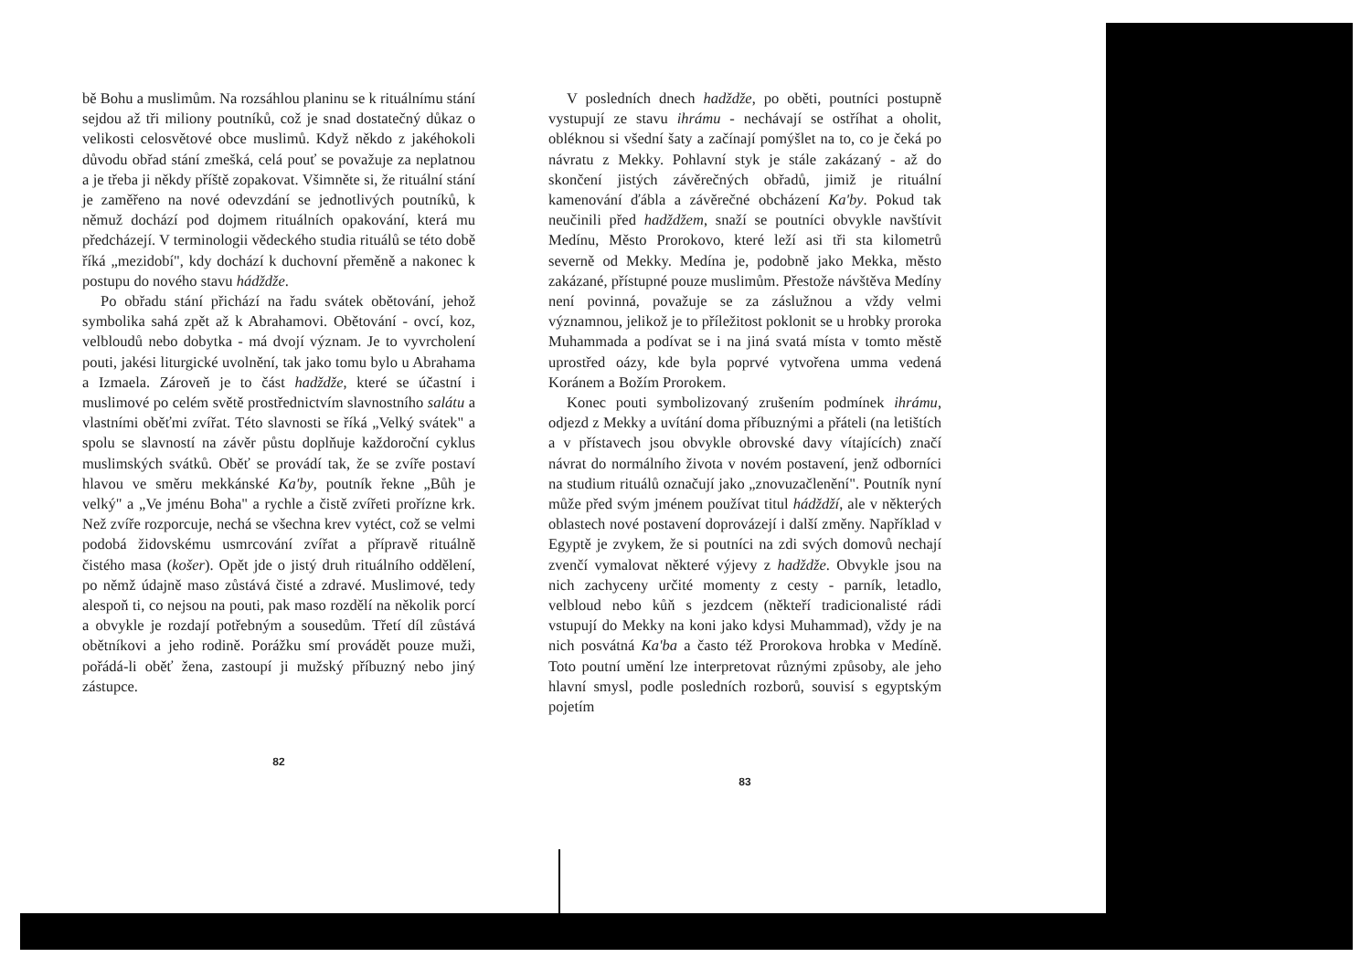bě Bohu a muslimům. Na rozsáhlou planinu se k rituálnímu stání sejdou až tři miliony poutníků, což je snad dostatečný důkaz o velikosti celosvětové obce muslimů. Když někdo z jakéhokoli důvodu obřad stání zmešká, celá pouť se považuje za neplatnou a je třeba ji někdy příště zopakovat. Všimněte si, že rituální stání je zaměřeno na nové odevzdání se jednotlivých poutníků, k němuž dochází pod dojmem rituálních opakování, která mu předcházejí. V terminologii vědeckého studia rituálů se této době říká „mezidobí", kdy dochází k duchovní přeměně a nakonec k postupu do nového stavu hádždže.
Po obřadu stání přichází na řadu svátek obětování, jehož symbolika sahá zpět až k Abrahamovi. Obětování - ovcí, koz, velbloudů nebo dobytka - má dvojí význam. Je to vyvrcholení pouti, jakési liturgické uvolnění, tak jako tomu bylo u Abrahama a Izmaela. Zároveň je to část hadždže, které se účastní i muslimové po celém světě prostřednictvím slavnostního salátu a vlastními oběťmi zvířat. Této slavnosti se říká „Velký svátek" a spolu se slavností na závěr půstu doplňuje každoroční cyklus muslimských svátků. Oběť se provádí tak, že se zvíře postaví hlavou ve směru mekkánské Ka'by, poutník řekne „Bůh je velký" a „Ve jménu Boha" a rychle a čistě zvířeti prořízne krk. Než zvíře rozporcuje, nechá se všechna krev vytéct, což se velmi podobá židovskému usmrcování zvířat a přípravě rituálně čistého masa (košer). Opět jde o jistý druh rituálního oddělení, po němž údajně maso zůstává čisté a zdravé. Muslimové, tedy alespoň ti, co nejsou na pouti, pak maso rozdělí na několik porcí a obvykle je rozdají potřebným a sousedům. Třetí díl zůstává obětníkovi a jeho rodině. Porážku smí provádět pouze muži, pořádá-li oběť žena, zastoupí ji mužský příbuzný nebo jiný zástupce.
82
V posledních dnech hadždže, po oběti, poutníci postupně vystupují ze stavu ihrámu - nechávají se ostříhat a oholit, obléknou si všední šaty a začínají pomýšlet na to, co je čeká po návratu z Mekky. Pohlavní styk je stále zakázaný - až do skončení jistých závěrečných obřadů, jimiž je rituální kamenování ďábla a závěrečné obcházení Ka'by. Pokud tak neučinili před hadždžem, snaží se poutníci obvykle navštívit Medínu, Město Prorokovo, které leží asi tři sta kilometrů severně od Mekky. Medína je, podobně jako Mekka, město zakázané, přístupné pouze muslimům. Přestože návštěva Medíny není povinná, považuje se za záslužnou a vždy velmi významnou, jelikož je to příležitost poklonit se u hrobky proroka Muhammada a podívat se i na jiná svatá místa v tomto městě uprostřed oázy, kde byla poprvé vytvořena umma vedená Koránem a Božím Prorokem.
Konec pouti symbolizovaný zrušením podmínek ihrámu, odjezd z Mekky a uvítání doma příbuznými a přáteli (na letištích a v přístavech jsou obvykle obrovské davy vítajících) značí návrat do normálního života v novém postavení, jenž odborníci na studium rituálů označují jako „znovuzačlenění". Poutník nyní může před svým jménem používat titul hádždží, ale v některých oblastech nové postavení doprovázejí i další změny. Například v Egyptě je zvykem, že si poutníci na zdi svých domovů nechají zvenčí vymalovat některé výjevy z hadždže. Obvykle jsou na nich zachyceny určité momenty z cesty - parník, letadlo, velbloud nebo kůň s jezdcem (někteří tradicionalisté rádi vstupují do Mekky na koni jako kdysi Muhammad), vždy je na nich posvátná Ka'ba a často též Prorokova hrobka v Medíně. Toto poutní umění lze interpretovat různými způsoby, ale jeho hlavní smysl, podle posledních rozborů, souvisí s egyptským pojetím
83